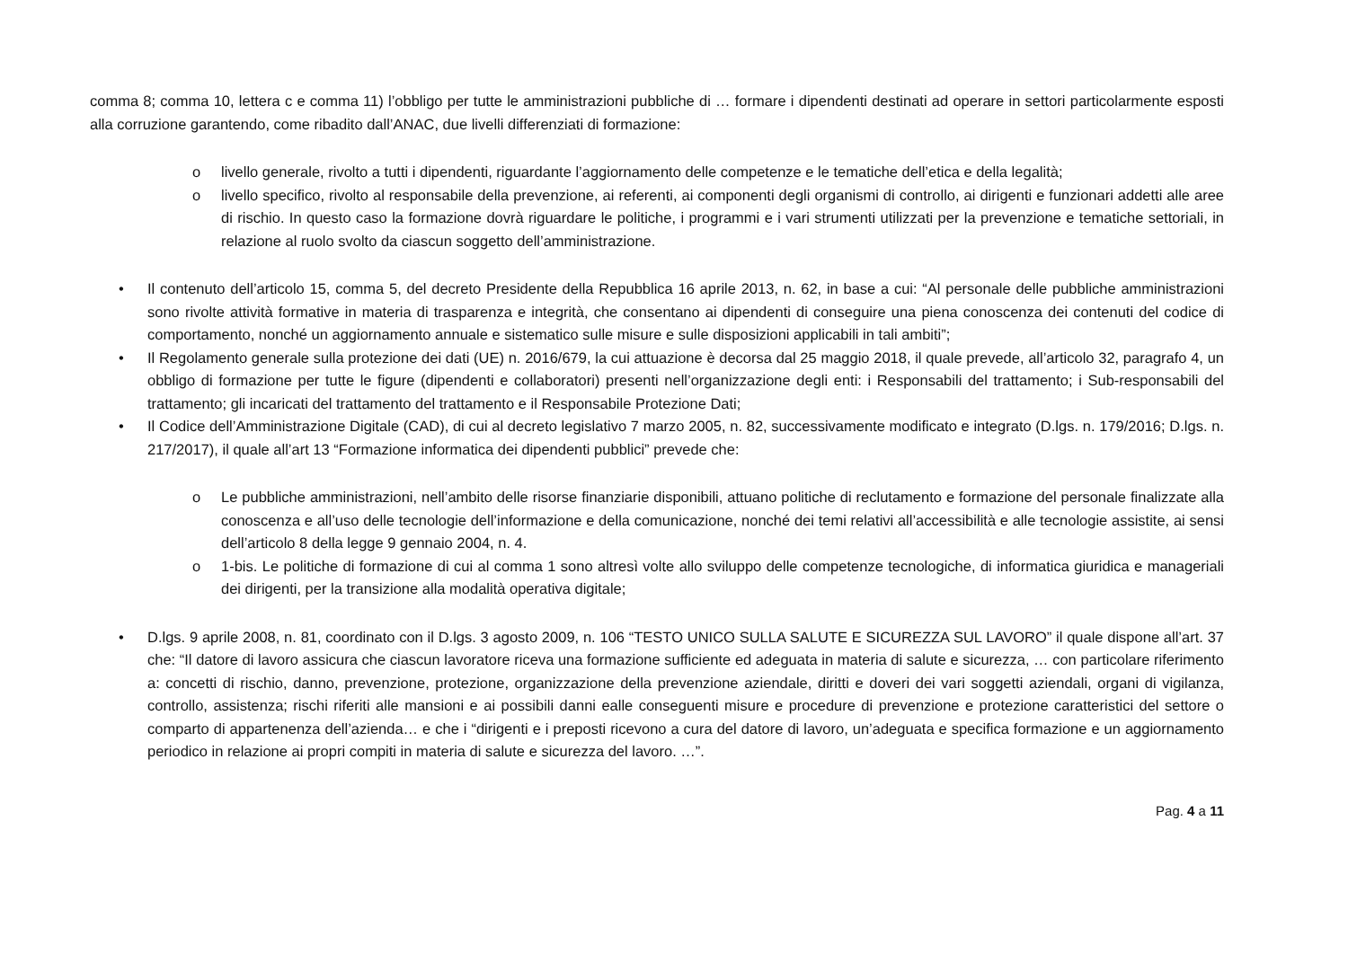comma 8; comma 10, lettera c e comma 11) l’obbligo per tutte le amministrazioni pubbliche di … formare i dipendenti destinati ad operare in settori particolarmente esposti alla corruzione garantendo, come ribadito dall’ANAC, due livelli differenziati di formazione:
o livello generale, rivolto a tutti i dipendenti, riguardante l’aggiornamento delle competenze e le tematiche dell’etica e della legalità;
o livello specifico, rivolto al responsabile della prevenzione, ai referenti, ai componenti degli organismi di controllo, ai dirigenti e funzionari addetti alle aree di rischio. In questo caso la formazione dovrà riguardare le politiche, i programmi e i vari strumenti utilizzati per la prevenzione e tematiche settoriali, in relazione al ruolo svolto da ciascun soggetto dell’amministrazione.
• Il contenuto dell’articolo 15, comma 5, del decreto Presidente della Repubblica 16 aprile 2013, n. 62, in base a cui: “Al personale delle pubbliche amministrazioni sono rivolte attività formative in materia di trasparenza e integrità, che consentano ai dipendenti di conseguire una piena conoscenza dei contenuti del codice di comportamento, nonché un aggiornamento annuale e sistematico sulle misure e sulle disposizioni applicabili in tali ambiti”;
• Il Regolamento generale sulla protezione dei dati (UE) n. 2016/679, la cui attuazione è decorsa dal 25 maggio 2018, il quale prevede, all’articolo 32, paragrafo 4, un obbligo di formazione per tutte le figure (dipendenti e collaboratori) presenti nell’organizzazione degli enti: i Responsabili del trattamento; i Sub-responsabili del trattamento; gli incaricati del trattamento del trattamento e il Responsabile Protezione Dati;
• Il Codice dell’Amministrazione Digitale (CAD), di cui al decreto legislativo 7 marzo 2005, n. 82, successivamente modificato e integrato (D.lgs. n. 179/2016; D.lgs. n. 217/2017), il quale all’art 13 “Formazione informatica dei dipendenti pubblici” prevede che:
o Le pubbliche amministrazioni, nell’ambito delle risorse finanziarie disponibili, attuano politiche di reclutamento e formazione del personale finalizzate alla conoscenza e all’uso delle tecnologie dell’informazione e della comunicazione, nonché dei temi relativi all’accessibilità e alle tecnologie assistite, ai sensi dell’articolo 8 della legge 9 gennaio 2004, n. 4.
o 1-bis. Le politiche di formazione di cui al comma 1 sono altresì volte allo sviluppo delle competenze tecnologiche, di informatica giuridica e manageriali dei dirigenti, per la transizione alla modalità operativa digitale;
• D.lgs. 9 aprile 2008, n. 81, coordinato con il D.lgs. 3 agosto 2009, n. 106 “TESTO UNICO SULLA SALUTE E SICUREZZA SUL LAVORO” il quale dispone all’art. 37 che: “Il datore di lavoro assicura che ciascun lavoratore riceva una formazione sufficiente ed adeguata in materia di salute e sicurezza, … con particolare riferimento a: concetti di rischio, danno, prevenzione, protezione, organizzazione della prevenzione aziendale, diritti e doveri dei vari soggetti aziendali, organi di vigilanza, controllo, assistenza; rischi riferiti alle mansioni e ai possibili danni ealle conseguenti misure e procedure di prevenzione e protezione caratteristici del settore o comparto di appartenenza dell’azienda… e che i “dirigenti e i preposti ricevono a cura del datore di lavoro, un’adeguata e specifica formazione e un aggiornamento periodico in relazione ai propri compiti in materia di salute e sicurezza del lavoro. …”.
Pag. 4 a 11